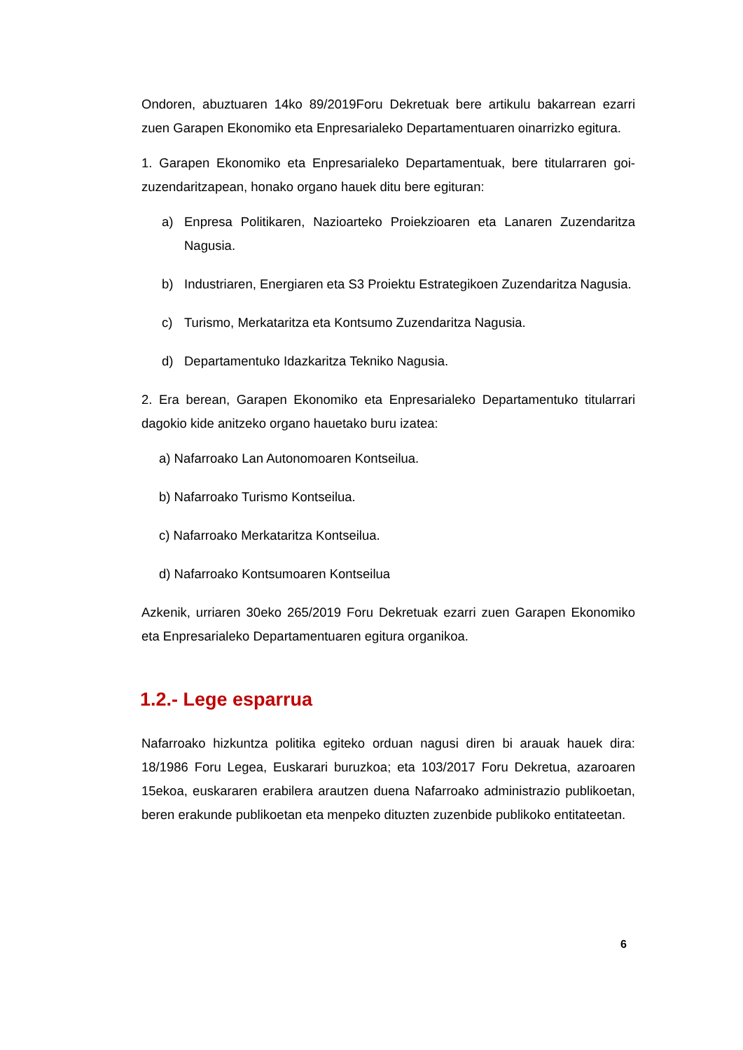Ondoren, abuztuaren 14ko 89/2019Foru Dekretuak bere artikulu bakarrean ezarri zuen Garapen Ekonomiko eta Enpresarialeko Departamentuaren oinarrizko egitura.
1. Garapen Ekonomiko eta Enpresarialeko Departamentuak, bere titularraren goi-zuzendaritzapean, honako organo hauek ditu bere egituran:
a) Enpresa Politikaren, Nazioarteko Proiekzioaren eta Lanaren Zuzendaritza Nagusia.
b) Industriaren, Energiaren eta S3 Proiektu Estrategikoen Zuzendaritza Nagusia.
c) Turismo, Merkataritza eta Kontsumo Zuzendaritza Nagusia.
d) Departamentuko Idazkaritza Tekniko Nagusia.
2. Era berean, Garapen Ekonomiko eta Enpresarialeko Departamentuko titularrari dagokio kide anitzeko organo hauetako buru izatea:
a) Nafarroako Lan Autonomoaren Kontseilua.
b) Nafarroako Turismo Kontseilua.
c) Nafarroako Merkataritza Kontseilua.
d) Nafarroako Kontsumoaren Kontseilua
Azkenik, urriaren 30eko 265/2019 Foru Dekretuak ezarri zuen Garapen Ekonomiko eta Enpresarialeko Departamentuaren egitura organikoa.
1.2.- Lege esparrua
Nafarroako hizkuntza politika egiteko orduan nagusi diren bi arauak hauek dira: 18/1986 Foru Legea, Euskarari buruzkoa; eta 103/2017 Foru Dekretua, azaroaren 15ekoa, euskararen erabilera arautzen duena Nafarroako administrazio publikoetan, beren erakunde publikoetan eta menpeko dituzten zuzenbide publikoko entitateetan.
6